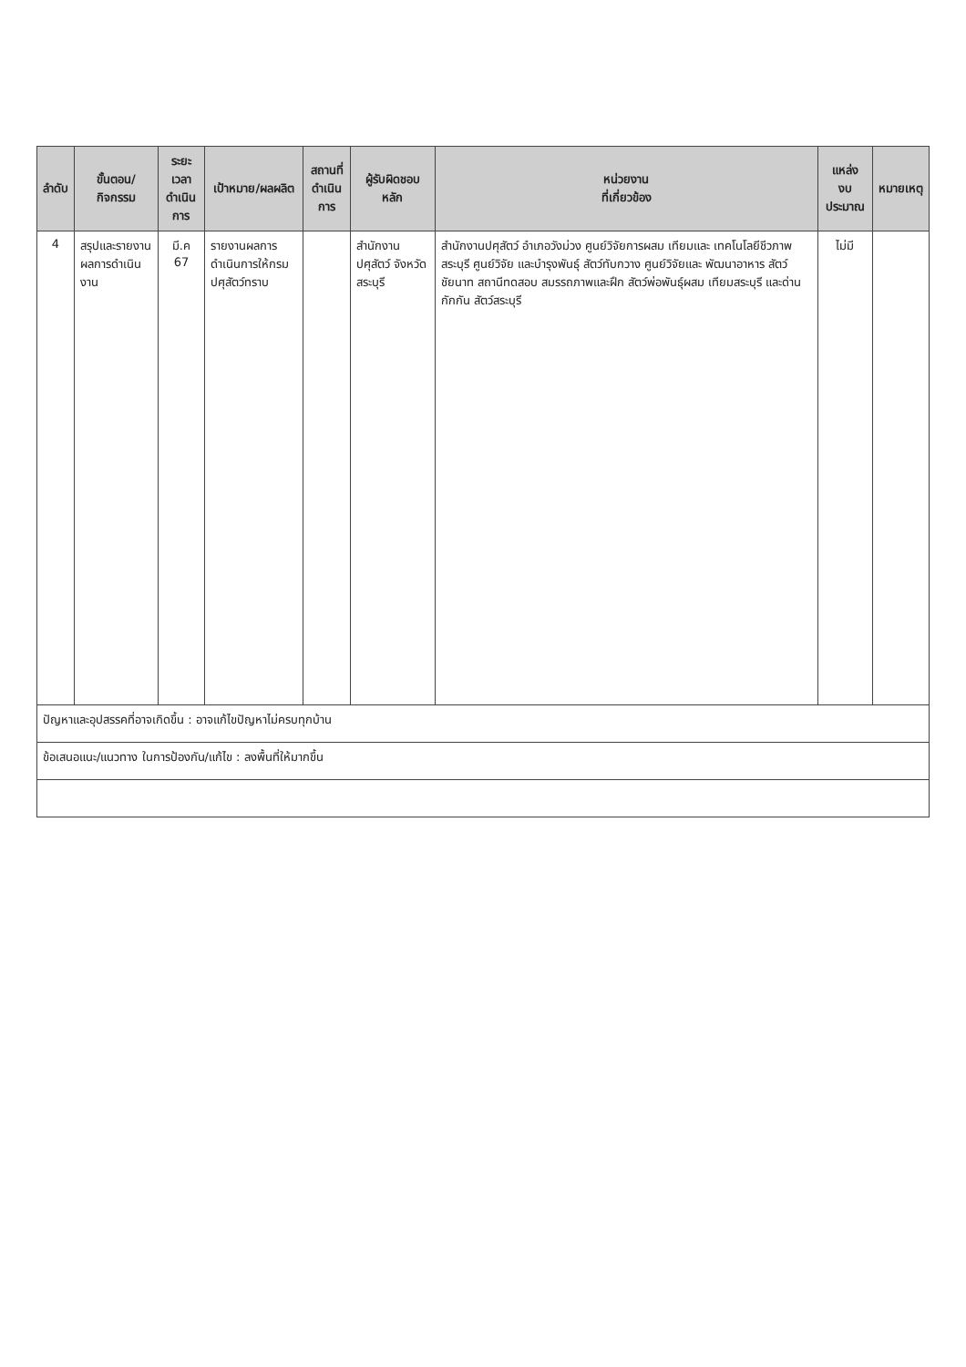| ลำดับ | ขั้นตอน/กิจกรรม | ระยะเวลา ดำเนินการ | เป้าหมาย/ผลผลิต | สถานที่ ดำเนินการ | ผู้รับผิดชอบหลัก | หน่วยงาน ที่เกี่ยวข้อง | แหล่ง งบประมาณ | หมายเหตุ |
| --- | --- | --- | --- | --- | --- | --- | --- | --- |
| 4 | สรุปและรายงานผลการดำเนินงาน | มี.ค 67 | รายงานผลการ ดำเนินการให้กรม ปศุสัตว์ทราบ | | สำนักงานปศุสัตว์ จังหวัดสระบุรี | สำนักงานปศุสัตว์ อำเภอวังม่วง ศูนย์วิจัยการผสม เทียมและ เทคโนโลยีชีวภาพ สระบุรี ศูนย์วิจัย และบำรุงพันธุ์ สัตว์ทับกวาง ศูนย์วิจัยและ พัฒนาอาหาร สัตว์ชัยนาท สถานีทดสอบ สมรรถภาพและฝึก สัตว์พ่อพันธุ์ผสม เทียมสระบุรี และด่านกักกัน สัตว์สระบุรี | ไม่มี | |
| ปัญหาและอุปสรรคที่อาจเกิดขึ้น : อาจแก้ไขปัญหาไม่ครบทุกบ้าน | | | | | | | | |
| ข้อเสนอแนะ/แนวทาง ในการป้องกัน/แก้ไข : ลงพื้นที่ให้มากขึ้น | | | | | | | | |